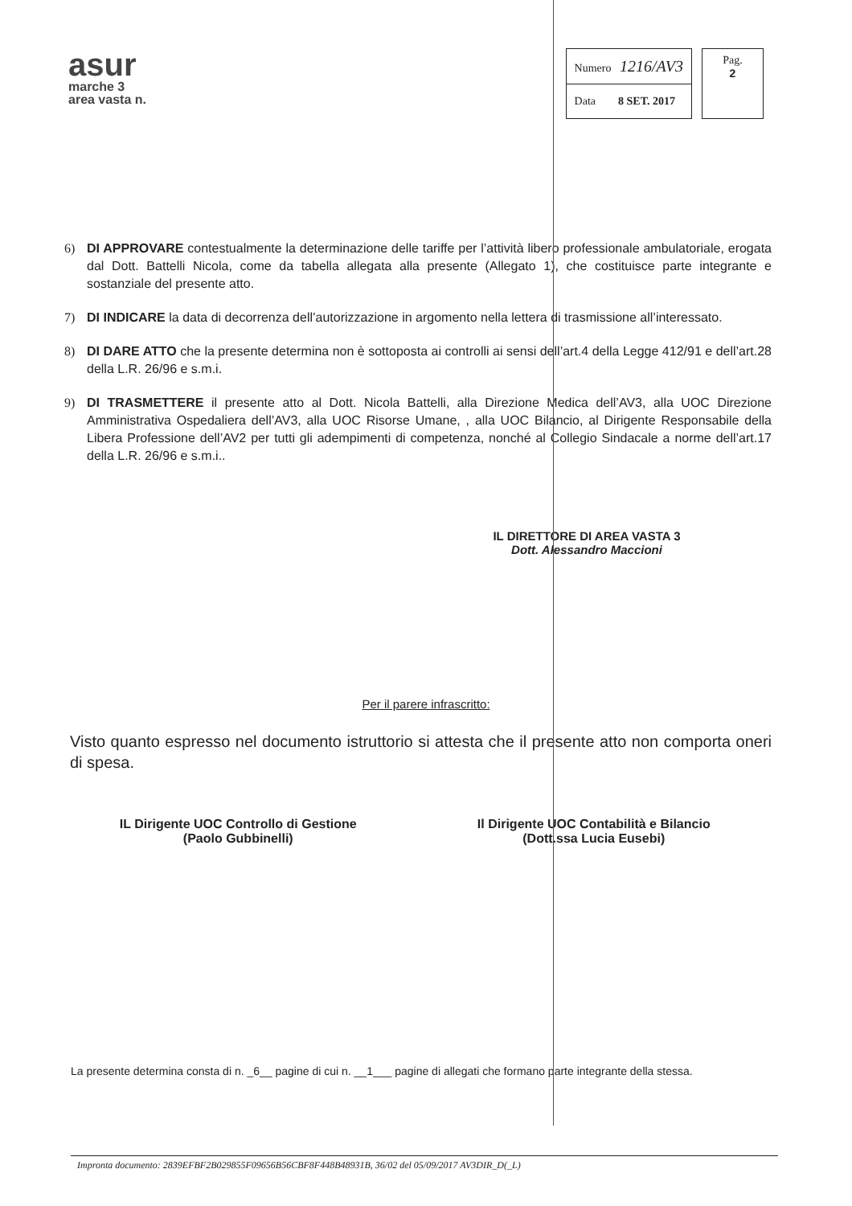asur
marche 3
area vasta n.
| Numero 1216/AV3 |
| Data 8 SET. 2017 |
Pag.
2
6) DI APPROVARE contestualmente la determinazione delle tariffe per l’attività libero professionale ambulatoriale, erogata dal Dott. Battelli Nicola, come da tabella allegata alla presente (Allegato 1), che costituisce parte integrante e sostanziale del presente atto.
7) DI INDICARE la data di decorrenza dell’autorizzazione in argomento nella lettera di trasmissione all’interessato.
8) DI DARE ATTO che la presente determina non è sottoposta ai controlli ai sensi dell’art.4 della Legge 412/91 e dell’art.28 della L.R. 26/96 e s.m.i.
9) DI TRASMETTERE il presente atto al Dott. Nicola Battelli, alla Direzione Medica dell’AV3, alla UOC Direzione Amministrativa Ospedaliera dell’AV3, alla UOC Risorse Umane, , alla UOC Bilancio, al Dirigente Responsabile della Libera Professione dell’AV2 per tutti gli adempimenti di competenza, nonché al Collegio Sindacale a norme dell’art.17 della L.R. 26/96 e s.m.i..
IL DIRETTORE DI AREA VASTA 3
Dott. Alessandro Maccioni
Per il parere infrascritto:
Visto quanto espresso nel documento istruttorio si attesta che il presente atto non comporta oneri di spesa.
IL Dirigente UOC Controllo di Gestione
(Paolo Gubbinelli)
Il Dirigente UOC Contabilità e Bilancio
(Dott.ssa Lucia Eusebi)
La presente determina consta di n. _6__ pagine di cui n. __1___ pagine di allegati che formano parte integrante della stessa.
Impronta documento: 2839EFBF2B029855F09656B56CBF8F448B48931B, 36/02 del 05/09/2017 AV3DIR_D(_L)